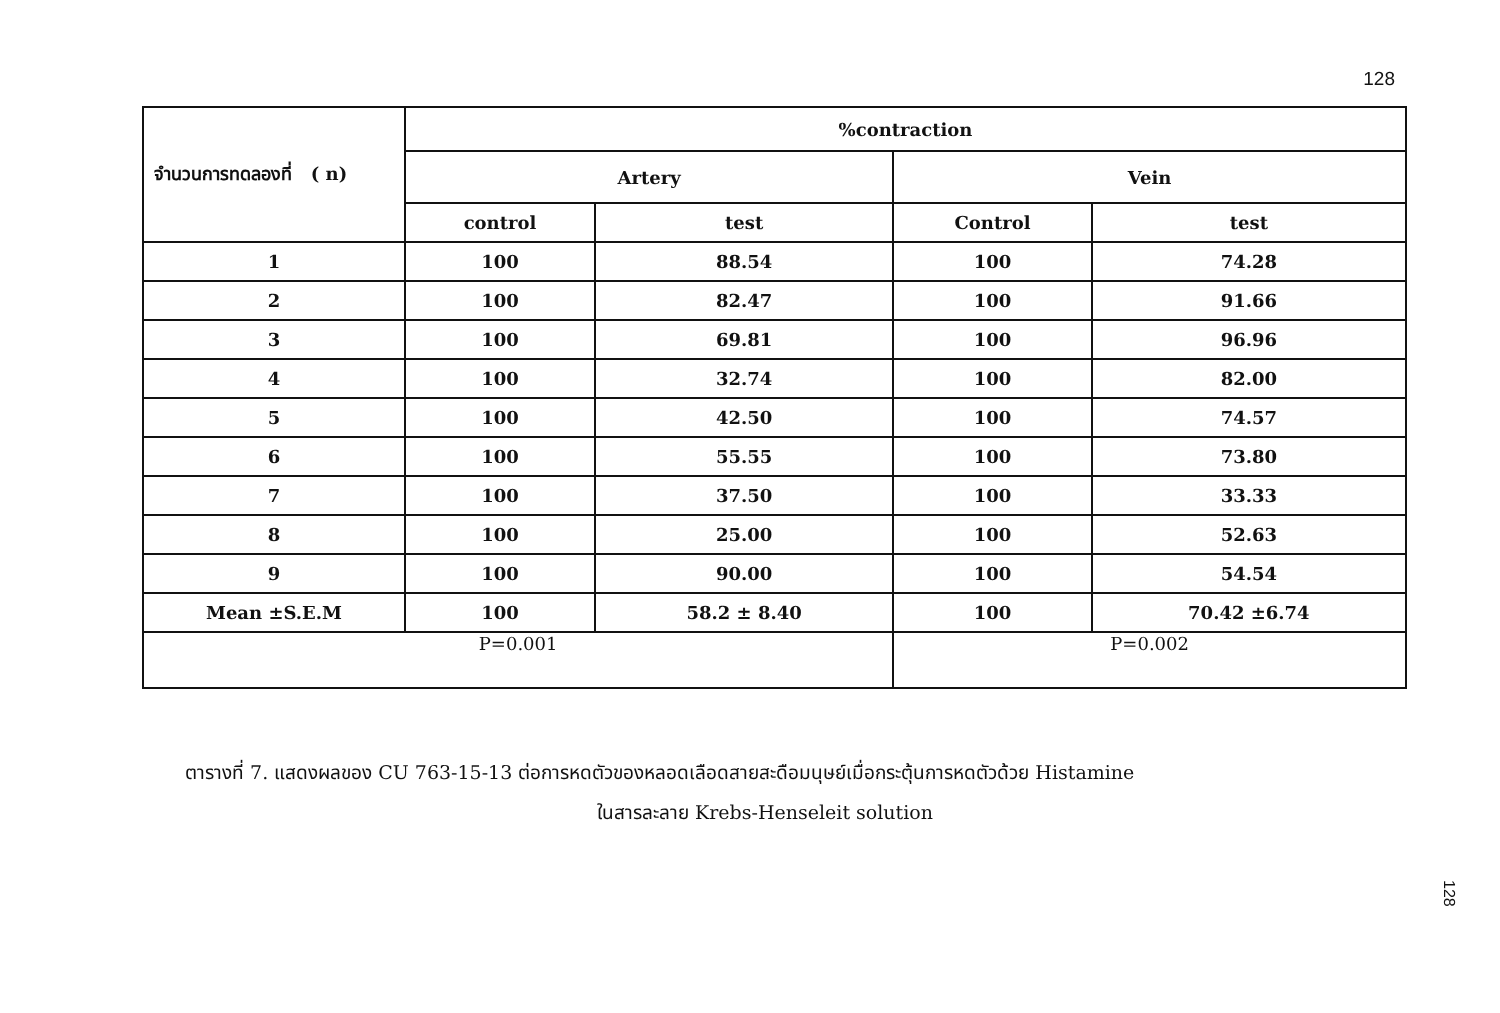128
| จำนวนการทดลองที่ ( n) | %contraction | | | |
| --- | --- | --- | --- | --- |
| | Artery | | Vein | |
| | control | test | Control | test |
| 1 | 100 | 88.54 | 100 | 74.28 |
| 2 | 100 | 82.47 | 100 | 91.66 |
| 3 | 100 | 69.81 | 100 | 96.96 |
| 4 | 100 | 32.74 | 100 | 82.00 |
| 5 | 100 | 42.50 | 100 | 74.57 |
| 6 | 100 | 55.55 | 100 | 73.80 |
| 7 | 100 | 37.50 | 100 | 33.33 |
| 8 | 100 | 25.00 | 100 | 52.63 |
| 9 | 100 | 90.00 | 100 | 54.54 |
| Mean ±S.E.M | 100 | 58.2 ± 8.40 | 100 | 70.42 ±6.74 |
| P=0.001 | | | P=0.002 | |
ตารางที่ 7. แสดงผลของ CU 763-15-13 ต่อการหดตัวของหลอดเลือดสายสะดือมนุษย์เมื่อกระตุ้นการหดตัวด้วย Histamine
ในสารละลาย Krebs-Henseleit solution
128